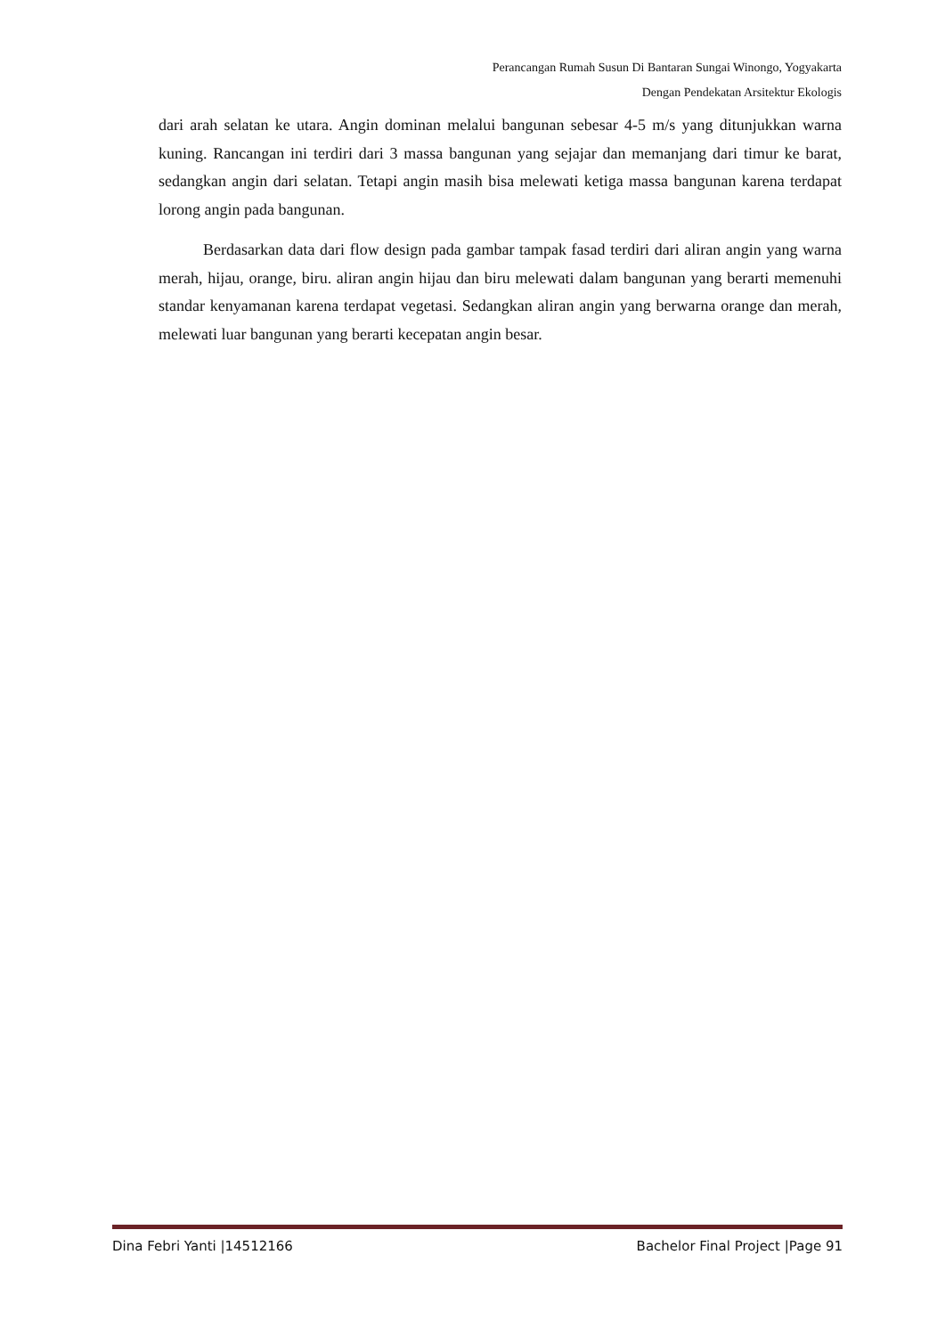Perancangan Rumah Susun Di Bantaran Sungai Winongo, Yogyakarta
Dengan Pendekatan Arsitektur Ekologis
dari arah selatan ke utara. Angin dominan melalui bangunan sebesar 4-5 m/s yang ditunjukkan warna kuning. Rancangan ini terdiri dari 3 massa bangunan yang sejajar dan memanjang dari timur ke barat, sedangkan angin dari selatan. Tetapi angin masih bisa melewati ketiga massa bangunan karena terdapat lorong angin pada bangunan.
Berdasarkan data dari flow design pada gambar tampak fasad terdiri dari aliran angin yang warna merah, hijau, orange, biru. aliran angin hijau dan biru melewati dalam bangunan yang berarti memenuhi standar kenyamanan karena terdapat vegetasi. Sedangkan aliran angin yang berwarna orange dan merah, melewati luar bangunan yang berarti kecepatan angin besar.
Dina Febri Yanti |14512166 Bachelor Final Project |Page 91